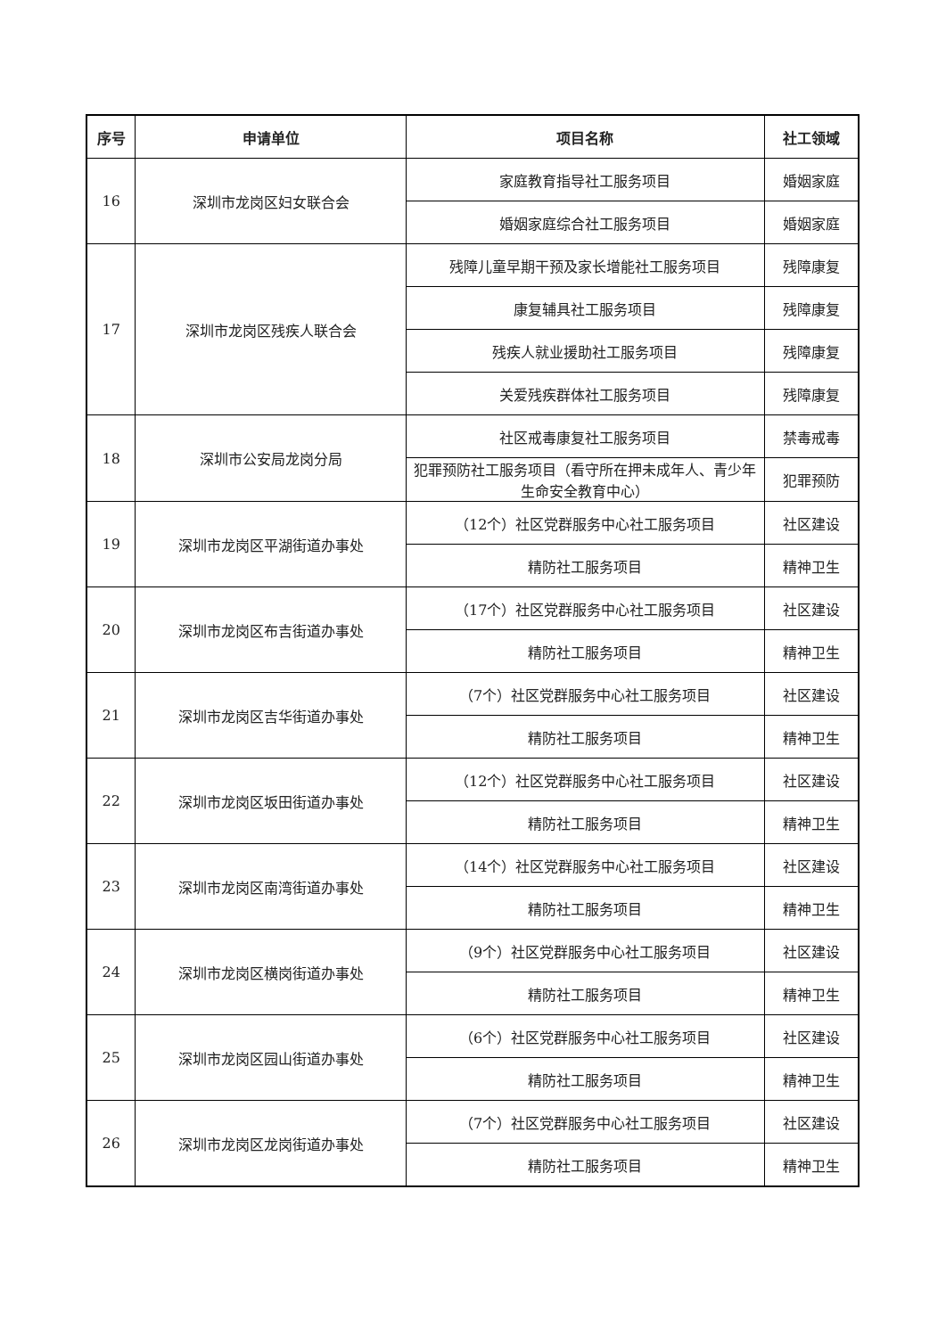| 序号 | 申请单位 | 项目名称 | 社工领域 |
| --- | --- | --- | --- |
| 16 | 深圳市龙岗区妇女联合会 | 家庭教育指导社工服务项目 | 婚姻家庭 |
| | | 婚姻家庭综合社工服务项目 | 婚姻家庭 |
| 17 | 深圳市龙岗区残疾人联合会 | 残障儿童早期干预及家长增能社工服务项目 | 残障康复 |
| | | 康复辅具社工服务项目 | 残障康复 |
| | | 残疾人就业援助社工服务项目 | 残障康复 |
| | | 关爱残疾群体社工服务项目 | 残障康复 |
| 18 | 深圳市公安局龙岗分局 | 社区戒毒康复社工服务项目 | 禁毒戒毒 |
| | | 犯罪预防社工服务项目（看守所在押未成年人、青少年生命安全教育中心） | 犯罪预防 |
| 19 | 深圳市龙岗区平湖街道办事处 | （12个）社区党群服务中心社工服务项目 | 社区建设 |
| | | 精防社工服务项目 | 精神卫生 |
| 20 | 深圳市龙岗区布吉街道办事处 | （17个）社区党群服务中心社工服务项目 | 社区建设 |
| | | 精防社工服务项目 | 精神卫生 |
| 21 | 深圳市龙岗区吉华街道办事处 | （7个）社区党群服务中心社工服务项目 | 社区建设 |
| | | 精防社工服务项目 | 精神卫生 |
| 22 | 深圳市龙岗区坂田街道办事处 | （12个）社区党群服务中心社工服务项目 | 社区建设 |
| | | 精防社工服务项目 | 精神卫生 |
| 23 | 深圳市龙岗区南湾街道办事处 | （14个）社区党群服务中心社工服务项目 | 社区建设 |
| | | 精防社工服务项目 | 精神卫生 |
| 24 | 深圳市龙岗区横岗街道办事处 | （9个）社区党群服务中心社工服务项目 | 社区建设 |
| | | 精防社工服务项目 | 精神卫生 |
| 25 | 深圳市龙岗区园山街道办事处 | （6个）社区党群服务中心社工服务项目 | 社区建设 |
| | | 精防社工服务项目 | 精神卫生 |
| 26 | 深圳市龙岗区龙岗街道办事处 | （7个）社区党群服务中心社工服务项目 | 社区建设 |
| | | 精防社工服务项目 | 精神卫生 |